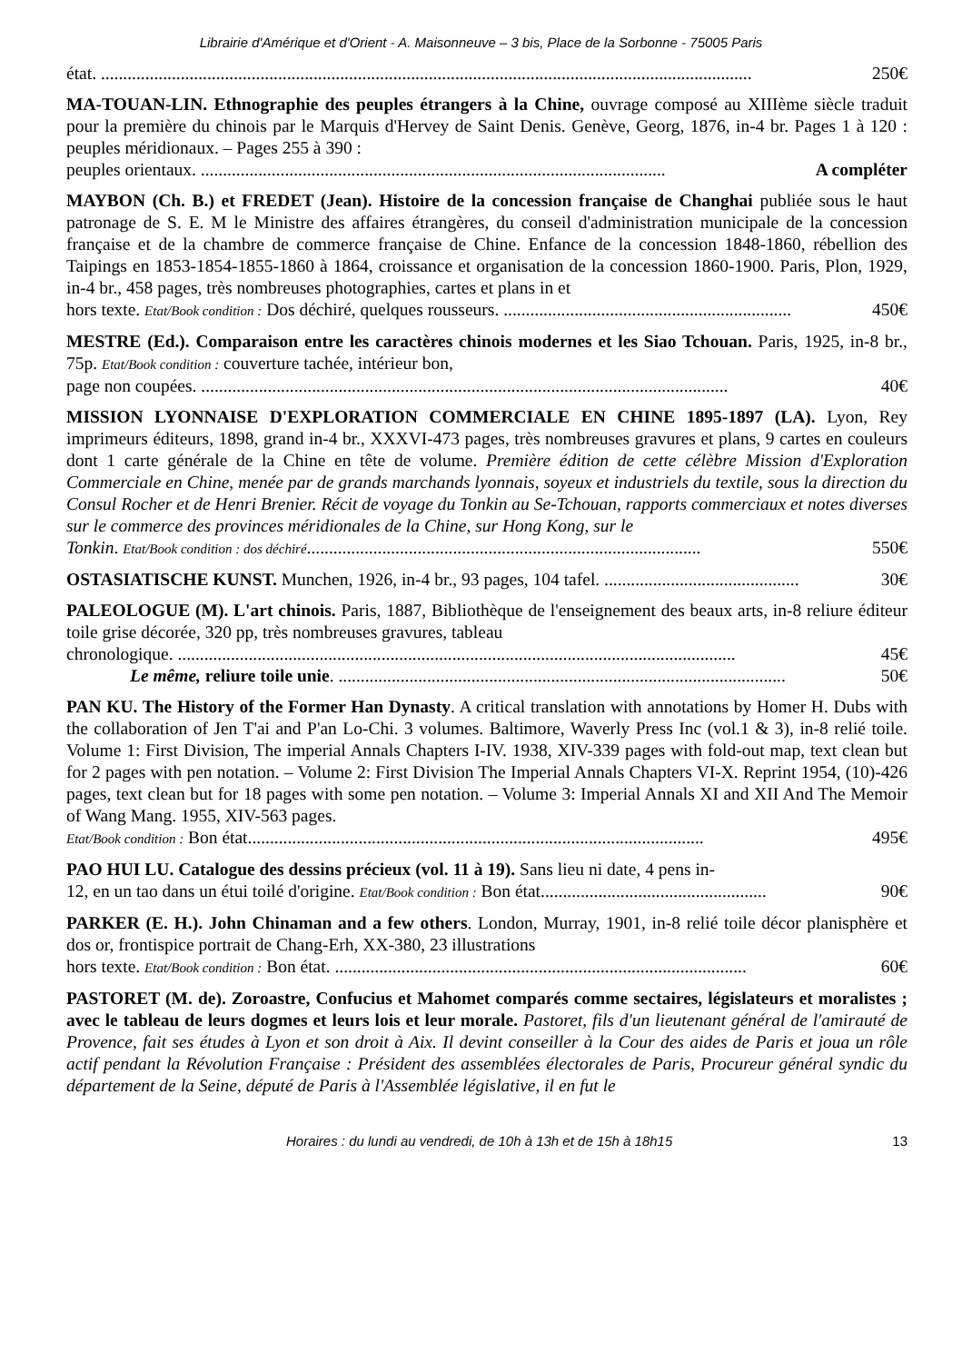Librairie d'Amérique et d'Orient - A. Maisonneuve – 3 bis, Place de la Sorbonne - 75005 Paris
état. ................................................................................................................................................... 250€
MA-TOUAN-LIN. Ethnographie des peuples étrangers à la Chine, ouvrage composé au XIIIème siècle traduit pour la première du chinois par le Marquis d'Hervey de Saint Denis. Genève, Georg, 1876, in-4 br. Pages 1 à 120 : peuples méridionaux. – Pages 255 à 390 :
peuples orientaux. ......................................................................................................... A compléter
MAYBON (Ch. B.) et FREDET (Jean). Histoire de la concession française de Changhai publiée sous le haut patronage de S. E. M le Ministre des affaires étrangères, du conseil d'administration municipale de la concession française et de la chambre de commerce française de Chine. Enfance de la concession 1848-1860, rébellion des Taipings en 1853-1854-1855-1860 à 1864, croissance et organisation de la concession 1860-1900. Paris, Plon, 1929, in-4 br., 458 pages, très nombreuses photographies, cartes et plans in et
hors texte. Etat/Book condition : Dos déchiré, quelques rousseurs. ................................................................. 450€
MESTRE (Ed.). Comparaison entre les caractères chinois modernes et les Siao Tchouan. Paris, 1925, in-8 br., 75p. Etat/Book condition : couverture tachée, intérieur bon,
page non coupées. ....................................................................................................................... 40€
MISSION LYONNAISE D'EXPLORATION COMMERCIALE EN CHINE 1895-1897 (LA). Lyon, Rey imprimeurs éditeurs, 1898, grand in-4 br., XXXVI-473 pages, très nombreuses gravures et plans, 9 cartes en couleurs dont 1 carte générale de la Chine en tête de volume. Première édition de cette célèbre Mission d'Exploration Commerciale en Chine, menée par de grands marchands lyonnais, soyeux et industriels du textile, sous la direction du Consul Rocher et de Henri Brenier. Récit de voyage du Tonkin au Se-Tchouan, rapports commerciaux et notes diverses sur le commerce des provinces méridionales de la Chine, sur Hong Kong, sur le
Tonkin. Etat/Book condition : dos déchiré......................................................................................... 550€
OSTASIATISCHE KUNST. Munchen, 1926, in-4 br., 93 pages, 104 tafel. ............................................ 30€
PALEOLOGUE (M). L'art chinois. Paris, 1887, Bibliothèque de l'enseignement des beaux arts, in-8 reliure éditeur toile grise décorée, 320 pp, très nombreuses gravures, tableau
chronologique. .............................................................................................................................. 45€
Le même, reliure toile unie. ..................................................................................................... 50€
PAN KU. The History of the Former Han Dynasty. A critical translation with annotations by Homer H. Dubs with the collaboration of Jen T'ai and P'an Lo-Chi. 3 volumes. Baltimore, Waverly Press Inc (vol.1 & 3), in-8 relié toile. Volume 1: First Division, The imperial Annals Chapters I-IV. 1938, XIV-339 pages with fold-out map, text clean but for 2 pages with pen notation. – Volume 2: First Division The Imperial Annals Chapters VI-X. Reprint 1954, (10)-426 pages, text clean but for 18 pages with some pen notation. – Volume 3: Imperial Annals XI and XII And The Memoir of Wang Mang. 1955, XIV-563 pages.
Etat/Book condition : Bon état....................................................................................................... 495€
PAO HUI LU. Catalogue des dessins précieux (vol. 11 à 19). Sans lieu ni date, 4 pens in-
12, en un tao dans un étui toilé d'origine. Etat/Book condition : Bon état................................................... 90€
PARKER (E. H.). John Chinaman and a few others. London, Murray, 1901, in-8 relié toile décor planisphère et dos or, frontispice portrait de Chang-Erh, XX-380, 23 illustrations
hors texte. Etat/Book condition : Bon état. ............................................................................................. 60€
PASTORET (M. de). Zoroastre, Confucius et Mahomet comparés comme sectaires, législateurs et moralistes ; avec le tableau de leurs dogmes et leurs lois et leur morale. Pastoret, fils d'un lieutenant général de l'amirauté de Provence, fait ses études à Lyon et son droit à Aix. Il devint conseiller à la Cour des aides de Paris et joua un rôle actif pendant la Révolution Française : Président des assemblées électorales de Paris, Procureur général syndic du département de la Seine, député de Paris à l'Assemblée législative, il en fut le
Horaires : du lundi au vendredi, de 10h à 13h et de 15h à 18h15 13